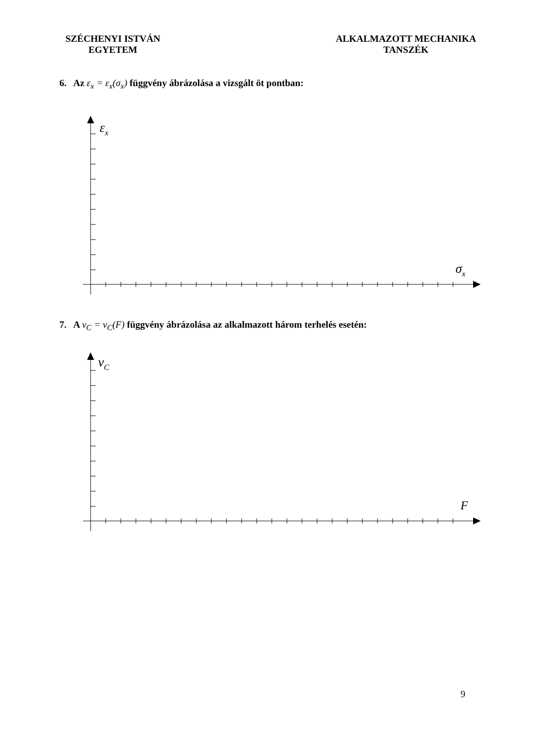SZÉCHENYI ISTVÁN
EGYETEM
ALKALMAZOTT MECHANIKA
TANSZÉK
6. Az ε<sub>x</sub> = ε<sub>x</sub>(σ<sub>x</sub>) függvény ábrázolása a vizsgált öt pontban:
εx
σx
7. A v<sub>C</sub> = v<sub>C</sub>(F) függvény ábrázolása az alkalmazott három terhelés esetén:
vC
F
9